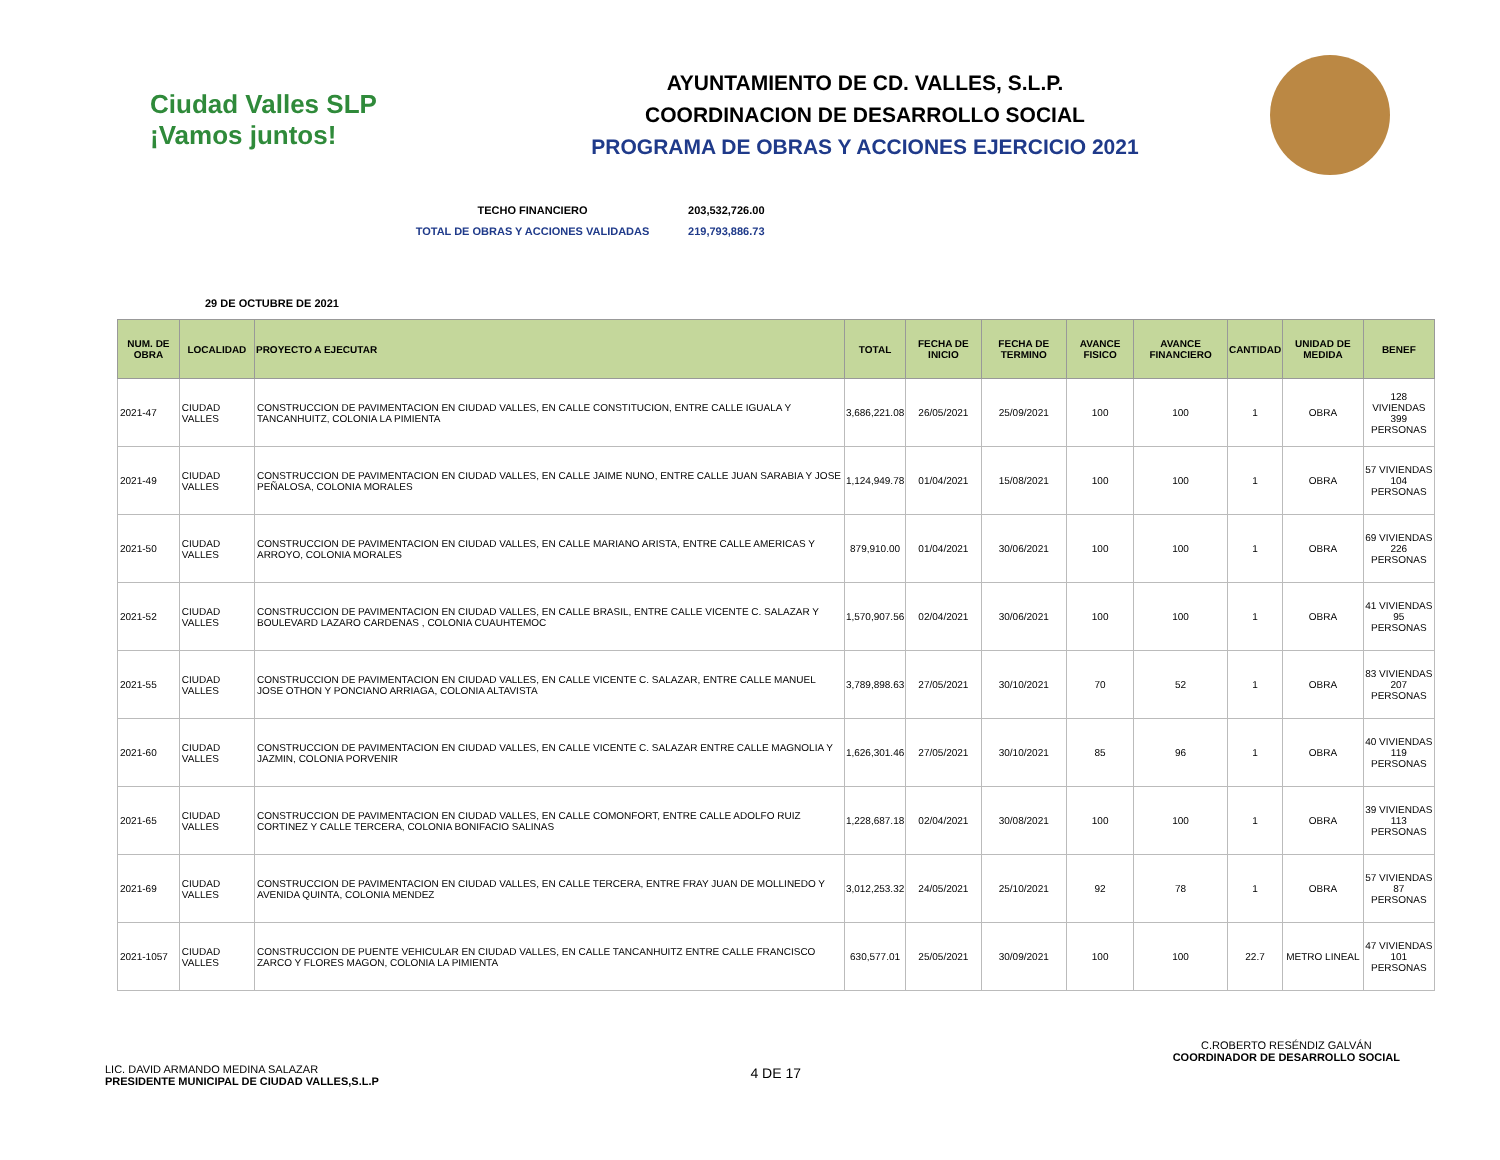Ciudad Valles SLP ¡Vamos juntos!
AYUNTAMIENTO DE CD. VALLES, S.L.P.
COORDINACION DE DESARROLLO SOCIAL
PROGRAMA DE OBRAS Y ACCIONES EJERCICIO 2021
TECHO FINANCIERO 203,532,726.00
TOTAL DE OBRAS Y ACCIONES VALIDADAS 219,793,886.73
29 DE OCTUBRE DE 2021
| NUM. DE OBRA | LOCALIDAD | PROYECTO A EJECUTAR | TOTAL | FECHA DE INICIO | FECHA DE TERMINO | AVANCE FISICO | AVANCE FINANCIERO | CANTIDAD | UNIDAD DE MEDIDA | BENEF |
| --- | --- | --- | --- | --- | --- | --- | --- | --- | --- | --- |
| 2021-47 | CIUDAD VALLES | CONSTRUCCION DE PAVIMENTACION EN CIUDAD VALLES, EN CALLE CONSTITUCION, ENTRE CALLE IGUALA Y TANCANHUITZ, COLONIA LA PIMIENTA | 3,686,221.08 | 26/05/2021 | 25/09/2021 | 100 | 100 | 1 | OBRA | 128 VIVIENDAS 399 PERSONAS |
| 2021-49 | CIUDAD VALLES | CONSTRUCCION DE PAVIMENTACION EN CIUDAD VALLES, EN CALLE JAIME NUNO, ENTRE CALLE JUAN SARABIA Y JOSE PEÑALOSA, COLONIA MORALES | 1,124,949.78 | 01/04/2021 | 15/08/2021 | 100 | 100 | 1 | OBRA | 57 VIVIENDAS 104 PERSONAS |
| 2021-50 | CIUDAD VALLES | CONSTRUCCION DE PAVIMENTACION EN CIUDAD VALLES, EN CALLE MARIANO ARISTA, ENTRE CALLE AMERICAS Y ARROYO, COLONIA MORALES | 879,910.00 | 01/04/2021 | 30/06/2021 | 100 | 100 | 1 | OBRA | 69 VIVIENDAS 226 PERSONAS |
| 2021-52 | CIUDAD VALLES | CONSTRUCCION DE PAVIMENTACION EN CIUDAD VALLES, EN CALLE BRASIL, ENTRE CALLE VICENTE C. SALAZAR Y BOULEVARD LAZARO CARDENAS , COLONIA CUAUHTEMOC | 1,570,907.56 | 02/04/2021 | 30/06/2021 | 100 | 100 | 1 | OBRA | 41 VIVIENDAS 95 PERSONAS |
| 2021-55 | CIUDAD VALLES | CONSTRUCCION DE PAVIMENTACION EN CIUDAD VALLES, EN CALLE VICENTE C. SALAZAR, ENTRE CALLE MANUEL JOSE OTHON Y PONCIANO ARRIAGA, COLONIA ALTAVISTA | 3,789,898.63 | 27/05/2021 | 30/10/2021 | 70 | 52 | 1 | OBRA | 83 VIVIENDAS 207 PERSONAS |
| 2021-60 | CIUDAD VALLES | CONSTRUCCION DE PAVIMENTACION EN CIUDAD VALLES, EN CALLE VICENTE C. SALAZAR ENTRE CALLE MAGNOLIA Y JAZMIN, COLONIA PORVENIR | 1,626,301.46 | 27/05/2021 | 30/10/2021 | 85 | 96 | 1 | OBRA | 40 VIVIENDAS 119 PERSONAS |
| 2021-65 | CIUDAD VALLES | CONSTRUCCION DE PAVIMENTACION EN CIUDAD VALLES, EN CALLE COMONFORT, ENTRE CALLE ADOLFO RUIZ CORTINEZ Y CALLE TERCERA, COLONIA BONIFACIO SALINAS | 1,228,687.18 | 02/04/2021 | 30/08/2021 | 100 | 100 | 1 | OBRA | 39 VIVIENDAS 113 PERSONAS |
| 2021-69 | CIUDAD VALLES | CONSTRUCCION DE PAVIMENTACION EN CIUDAD VALLES, EN CALLE TERCERA, ENTRE FRAY JUAN DE MOLLINEDO Y AVENIDA QUINTA, COLONIA MENDEZ | 3,012,253.32 | 24/05/2021 | 25/10/2021 | 92 | 78 | 1 | OBRA | 57 VIVIENDAS 87 PERSONAS |
| 2021-1057 | CIUDAD VALLES | CONSTRUCCION DE PUENTE VEHICULAR EN CIUDAD VALLES, EN CALLE TANCANHUITZ ENTRE CALLE FRANCISCO ZARCO Y FLORES MAGON, COLONIA LA PIMIENTA | 630,577.01 | 25/05/2021 | 30/09/2021 | 100 | 100 | 22.7 | METRO LINEAL | 47 VIVIENDAS 101 PERSONAS |
LIC. DAVID ARMANDO MEDINA SALAZAR
PRESIDENTE MUNICIPAL DE CIUDAD VALLES,S.L.P
4 DE 17
C.ROBERTO RESÉNDIZ GALVÁN
COORDINADOR DE DESARROLLO SOCIAL